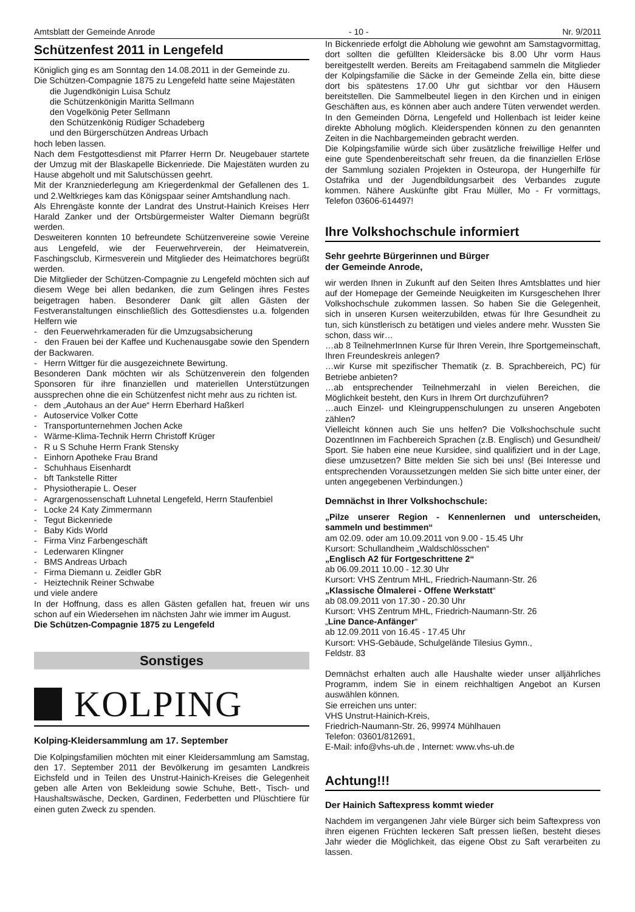Amtsblatt der Gemeinde Anrode - 10 - Nr. 9/2011
Schützenfest 2011 in Lengefeld
Königlich ging es am Sonntag den 14.08.2011 in der Gemeinde zu.
Die Schützen-Compagnie 1875 zu Lengefeld hatte seine Majestäten
die Jugendkönigin Luisa Schulz
die Schützenkönigin Maritta Sellmann
den Vogelkönig Peter Sellmann
den Schützenkönig Rüdiger Schadeberg
und den Bürgerschützen Andreas Urbach
hoch leben lassen.
Nach dem Festgottesdienst mit Pfarrer Herrn Dr. Neugebauer startete der Umzug mit der Blaskapelle Bickenriede. Die Majestäten wurden zu Hause abgeholt und mit Salutschüssen geehrt.
Mit der Kranzniederlegung am Kriegerdenkmal der Gefallenen des 1. und 2.Weltkrieges kam das Königspaar seiner Amtshandlung nach.
Als Ehrengäste konnte der Landrat des Unstrut-Hainich Kreises Herr Harald Zanker und der Ortsbürgermeister Walter Diemann begrüßt werden.
Desweiteren konnten 10 befreundete Schützenvereine sowie Vereine aus Lengefeld, wie der Feuerwehrverein, der Heimatverein, Faschingsclub, Kirmesverein und Mitglieder des Heimatchores begrüßt werden.
Die Mitglieder der Schützen-Compagnie zu Lengefeld möchten sich auf diesem Wege bei allen bedanken, die zum Gelingen ihres Festes beigetragen haben. Besonderer Dank gilt allen Gästen der Festveranstaltungen einschließlich des Gottesdienstes u.a. folgenden Helfern wie
- den Feuerwehrkameraden für die Umzugsabsicherung
- den Frauen bei der Kaffee und Kuchenausgabe sowie den Spendern der Backwaren.
- Herrn Wittger für die ausgezeichnete Bewirtung.
Besonderen Dank möchten wir als Schützenverein den folgenden Sponsoren für ihre finanziellen und materiellen Unterstützungen aussprechen ohne die ein Schützenfest nicht mehr aus zu richten ist.
- dem „Autohaus an der Aue“ Herrn Eberhard Haßkerl
- Autoservice Volker Cotte
- Transportunternehmen Jochen Acke
- Wärme-Klima-Technik Herrn Christoff Krüger
- R u S Schuhe Herrn Frank Stensky
- Einhorn Apotheke Frau Brand
- Schuhhaus Eisenhardt
- bft Tankstelle Ritter
- Physiotherapie L. Oeser
- Agrargenossenschaft Luhnetal Lengefeld, Herrn Staufenbiel
- Locke 24 Katy Zimmermann
- Tegut Bickenriede
- Baby Kids World
- Firma Vinz Farbengeschäft
- Lederwaren Klingner
- BMS Andreas Urbach
- Firma Diemann u. Zeidler GbR
- Heiztechnik Reiner Schwabe
und viele andere
In der Hoffnung, dass es allen Gästen gefallen hat, freuen wir uns schon auf ein Wiedersehen im nächsten Jahr wie immer im August.
Die Schützen-Compagnie 1875 zu Lengefeld
Sonstiges
KOLPING
Kolping-Kleidersammlung am 17. September
Die Kolpingsfamilien möchten mit einer Kleidersammlung am Samstag, den 17. September 2011 der Bevölkerung im gesamten Landkreis Eichsfeld und in Teilen des Unstrut-Hainich-Kreises die Gelegenheit geben alle Arten von Bekleidung sowie Schuhe, Bett-, Tisch- und Haushaltswäsche, Decken, Gardinen, Federbetten und Plüschtiere für einen guten Zweck zu spenden.
In Bickenriede erfolgt die Abholung wie gewohnt am Samstagvormittag, dort sollten die gefüllten Kleidersäcke bis 8.00 Uhr vorm Haus bereitgestellt werden. Bereits am Freitagabend sammeln die Mitglieder der Kolpingsfamilie die Säcke in der Gemeinde Zella ein, bitte diese dort bis spätestens 17.00 Uhr gut sichtbar vor den Häusern bereitstellen. Die Sammelbeutel liegen in den Kirchen und in einigen Geschäften aus, es können aber auch andere Tüten verwendet werden. In den Gemeinden Dörna, Lengefeld und Hollenbach ist leider keine direkte Abholung möglich. Kleiderspenden können zu den genannten Zeiten in die Nachbargemeinden gebracht werden.
Die Kolpingsfamilie würde sich über zusätzliche freiwillige Helfer und eine gute Spendenbereitschaft sehr freuen, da die finanziellen Erlöse der Sammlung sozialen Projekten in Osteuropa, der Hungerhilfe für Ostafrika und der Jugendbildungsarbeit des Verbandes zugute kommen. Nähere Auskünfte gibt Frau Müller, Mo - Fr vormittags, Telefon 03606-614497!
Ihre Volkshochschule informiert
Sehr geehrte Bürgerinnen und Bürger
der Gemeinde Anrode,
wir werden Ihnen in Zukunft auf den Seiten Ihres Amtsblattes und hier auf der Homepage der Gemeinde Neuigkeiten im Kursgeschehen Ihrer Volkshochschule zukommen lassen. So haben Sie die Gelegenheit, sich in unseren Kursen weiterzubilden, etwas für Ihre Gesundheit zu tun, sich künstlerisch zu betätigen und vieles andere mehr. Wussten Sie schon, dass wir…
…ab 8 TeilnehmerInnen Kurse für Ihren Verein, Ihre Sportgemeinschaft, Ihren Freundeskreis anlegen?
…wir Kurse mit spezifischer Thematik (z. B. Sprachbereich, PC) für Betriebe anbieten?
…ab entsprechender Teilnehmerzahl in vielen Bereichen, die Möglichkeit besteht, den Kurs in Ihrem Ort durchzuführen?
…auch Einzel- und Kleingruppenschulungen zu unseren Angeboten zählen?
Vielleicht können auch Sie uns helfen? Die Volkshochschule sucht DozentInnen im Fachbereich Sprachen (z.B. Englisch) und Gesundheit/ Sport. Sie haben eine neue Kursidee, sind qualifiziert und in der Lage, diese umzusetzen? Bitte melden Sie sich bei uns! (Bei Interesse und entsprechenden Voraussetzungen melden Sie sich bitte unter einer, der unten angegebenen Verbindungen.)
Demnächst in Ihrer Volkshochschule:
„Pilze unserer Region - Kennenlernen und unterscheiden, sammeln und bestimmen“
am 02.09. oder am 10.09.2011 von 9.00 - 15.45 Uhr
Kursort: Schullandheim „Waldschlösschen“
„Englisch A2 für Fortgeschrittene 2“
ab 06.09.2011 10.00 - 12.30 Uhr
Kursort: VHS Zentrum MHL, Friedrich-Naumann-Str. 26
„Klassische Ölmalerei - Offene Werkstatt“
ab 08.09.2011 von 17.30 - 20.30 Uhr
Kursort: VHS Zentrum MHL, Friedrich-Naumann-Str. 26
„Line Dance-Anfänger“
ab 12.09.2011 von 16.45 - 17.45 Uhr
Kursort: VHS-Gebäude, Schulgelände Tilesius Gymn.,
Feldstr. 83
Demnächst erhalten auch alle Haushalte wieder unser alljährliches Programm, indem Sie in einem reichhaltigen Angebot an Kursen auswählen können.
Sie erreichen uns unter:
VHS Unstrut-Hainich-Kreis,
Friedrich-Naumann-Str. 26, 99974 Mühlhauen
Telefon: 03601/812691,
E-Mail: info@vhs-uh.de , Internet: www.vhs-uh.de
Achtung!!!
Der Hainich Saftexpress kommt wieder
Nachdem im vergangenen Jahr viele Bürger sich beim Saftexpress von ihren eigenen Früchten leckeren Saft pressen ließen, besteht dieses Jahr wieder die Möglichkeit, das eigene Obst zu Saft verarbeiten zu lassen.